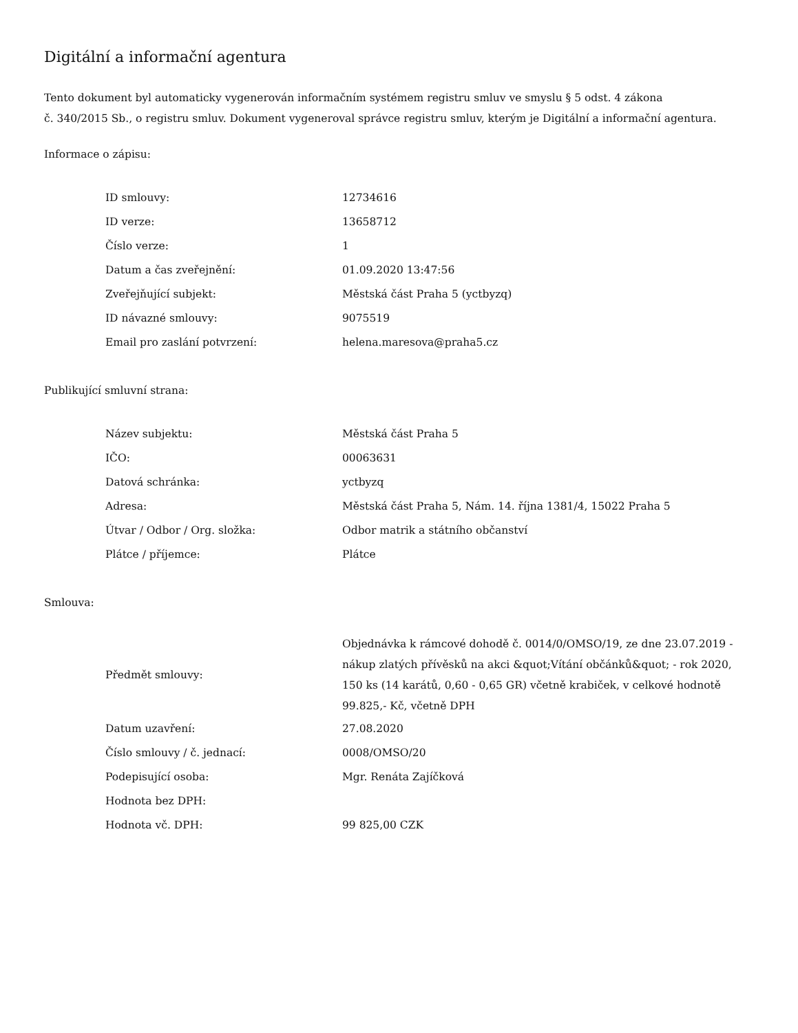Digitální a informační agentura
Tento dokument byl automaticky vygenerován informačním systémem registru smluv ve smyslu § 5 odst. 4 zákona
č. 340/2015 Sb., o registru smluv. Dokument vygeneroval správce registru smluv, kterým je Digitální a informační agentura.
Informace o zápisu:
| ID smlouvy: | 12734616 |
| ID verze: | 13658712 |
| Číslo verze: | 1 |
| Datum a čas zveřejnění: | 01.09.2020 13:47:56 |
| Zveřejňující subjekt: | Městská část Praha 5 (yctbyzq) |
| ID návazné smlouvy: | 9075519 |
| Email pro zaslání potvrzení: | helena.maresova@praha5.cz |
Publikující smluvní strana:
| Název subjektu: | Městská část Praha 5 |
| IČO: | 00063631 |
| Datová schránka: | yctbyzq |
| Adresa: | Městská část Praha 5, Nám. 14. října 1381/4, 15022 Praha 5 |
| Útvar / Odbor / Org. složka: | Odbor matrik a státního občanství |
| Plátce / příjemce: | Plátce |
Smlouva:
| Předmět smlouvy: | Objednávka k rámcové dohodě č. 0014/0/OMSO/19, ze dne 23.07.2019 - nákup zlatých přívěsků na akci &quot;Vítání občánků&quot; - rok 2020, 150 ks (14 karátů, 0,60 - 0,65 GR) včetně krabiček, v celkové hodnotě 99.825,- Kč, včetně DPH |
| Datum uzavření: | 27.08.2020 |
| Číslo smlouvy / č. jednací: | 0008/OMSO/20 |
| Podepisující osoba: | Mgr. Renáta Zajíčková |
| Hodnota bez DPH: | |
| Hodnota vč. DPH: | 99 825,00 CZK |